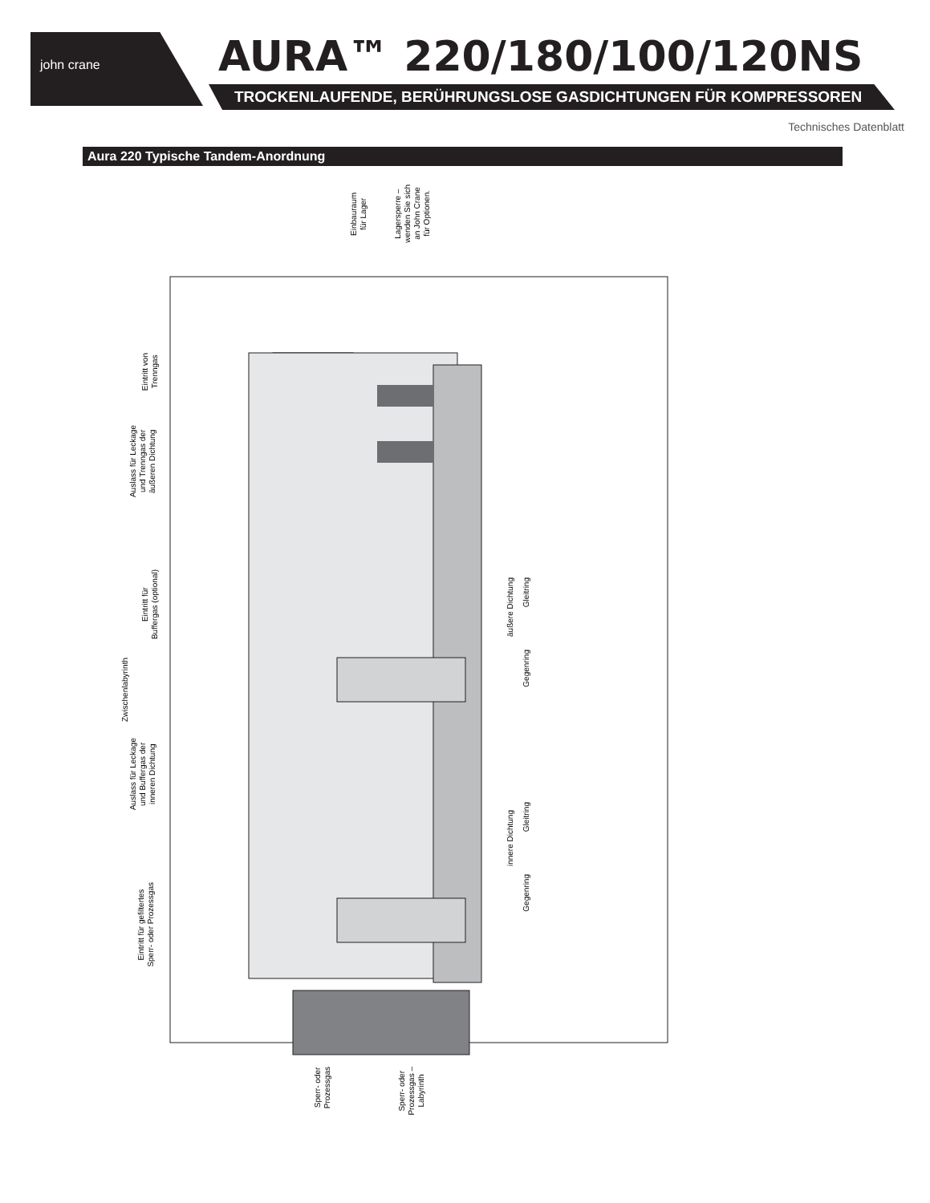john crane AURA™ 220/180/100/120NS
TROCKENLAUFENDE, BERÜHRUNGSLOSE GASDICHTUNGEN FÜR KOMPRESSOREN
Technisches Datenblatt
Aura 220 Typische Tandem-Anordnung
Eintritt von
Trenngas
Auslass für Leckage
und Trenngas der
äußeren Dichtung
Eintritt für
Buffergas (optional)
Zwischenlabyrinth
Auslass für Leckage
und Buffergas der
inneren Dichtung
Eintritt für gefiltertes
Sperr- oder Prozessgas
Einbauraum
für Lager
Lagersperre –
wenden Sie sich
an John Crane
für Optionen.
äußere Dichtung
Gleitring
Gegenring
innere Dichtung
Gleitring
Gegenring
Sperr- oder
Prozessgas
Sperr- oder
Prozessgas –
Labyrinth